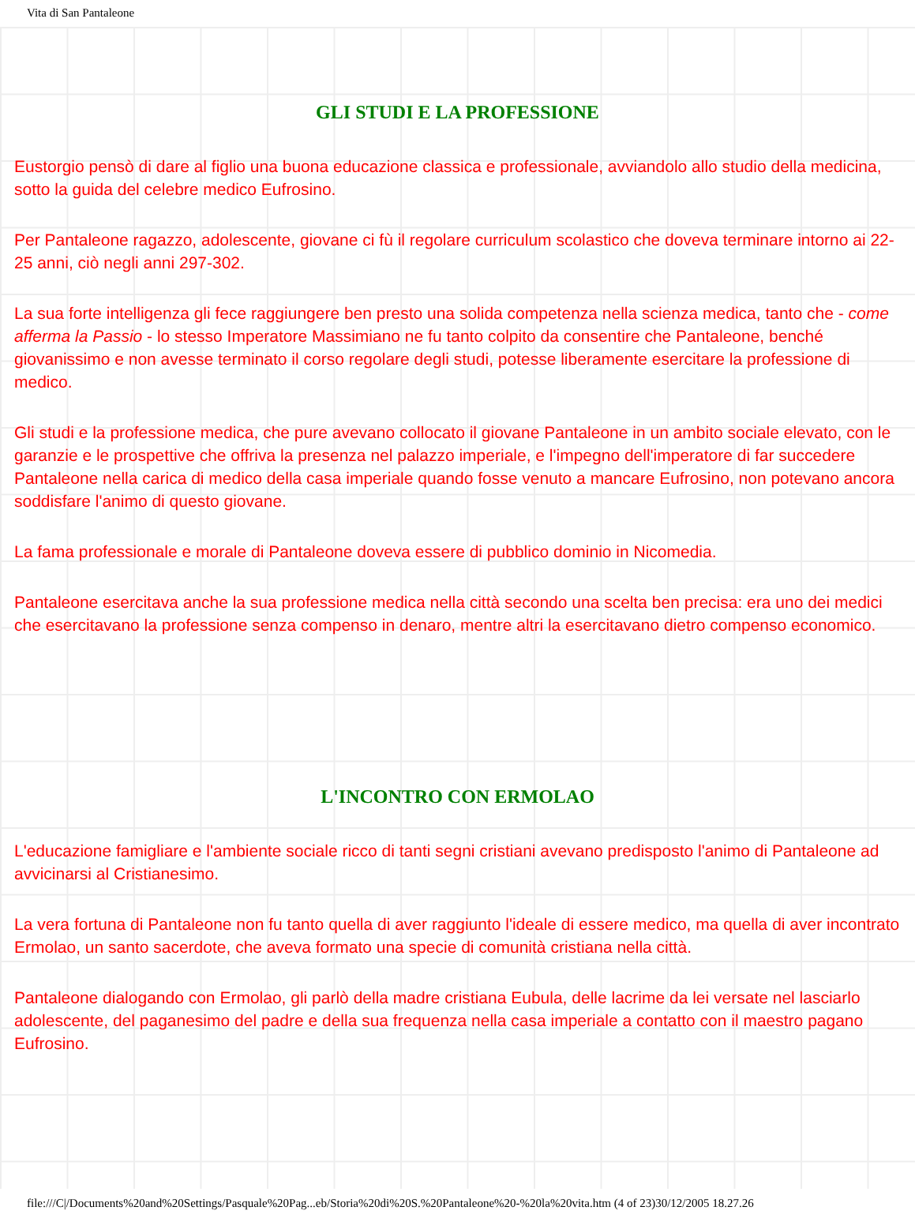Vita di San Pantaleone
GLI STUDI E LA PROFESSIONE
Eustorgio pensò di dare al figlio una buona educazione classica e professionale, avviandolo allo studio della medicina, sotto la guida del celebre medico Eufrosino.
Per Pantaleone ragazzo, adolescente, giovane ci fù il regolare curriculum scolastico che doveva terminare intorno ai 22-25 anni, ciò negli anni 297-302.
La sua forte intelligenza gli fece raggiungere ben presto una solida competenza nella scienza medica, tanto che - come afferma la Passio - lo stesso Imperatore Massimiano ne fu tanto colpito da consentire che Pantaleone, benché giovanissimo e non avesse terminato il corso regolare degli studi, potesse liberamente esercitare la professione di medico.
Gli studi e la professione medica, che pure avevano collocato il giovane Pantaleone in un ambito sociale elevato, con le garanzie e le prospettive che offriva la presenza nel palazzo imperiale, e l'impegno dell'imperatore di far succedere Pantaleone nella carica di medico della casa imperiale quando fosse venuto a mancare Eufrosino, non potevano ancora soddisfare l'animo di questo giovane.
La fama professionale e morale di Pantaleone doveva essere di pubblico dominio in Nicomedia.
Pantaleone esercitava anche la sua professione medica nella città secondo una scelta ben precisa: era uno dei medici che esercitavano la professione senza compenso in denaro, mentre altri la esercitavano dietro compenso economico.
L'INCONTRO CON ERMOLAO
L'educazione famigliare e l'ambiente sociale ricco di tanti segni cristiani avevano predisposto l'animo di Pantaleone ad avvicinarsi al Cristianesimo.
La vera fortuna di Pantaleone non fu tanto quella di aver raggiunto l'ideale di essere medico, ma quella di aver incontrato Ermolao, un santo sacerdote, che aveva formato una specie di comunità cristiana nella città.
Pantaleone dialogando con Ermolao, gli parlò della madre cristiana Eubula, delle lacrime da lei versate nel lasciarlo adolescente, del paganesimo del padre e della sua frequenza nella casa imperiale a contatto con il maestro pagano Eufrosino.
file:///C|/Documents%20and%20Settings/Pasquale%20Pag...eb/Storia%20di%20S.%20Pantaleone%20-%20la%20vita.htm (4 of 23)30/12/2005 18.27.26